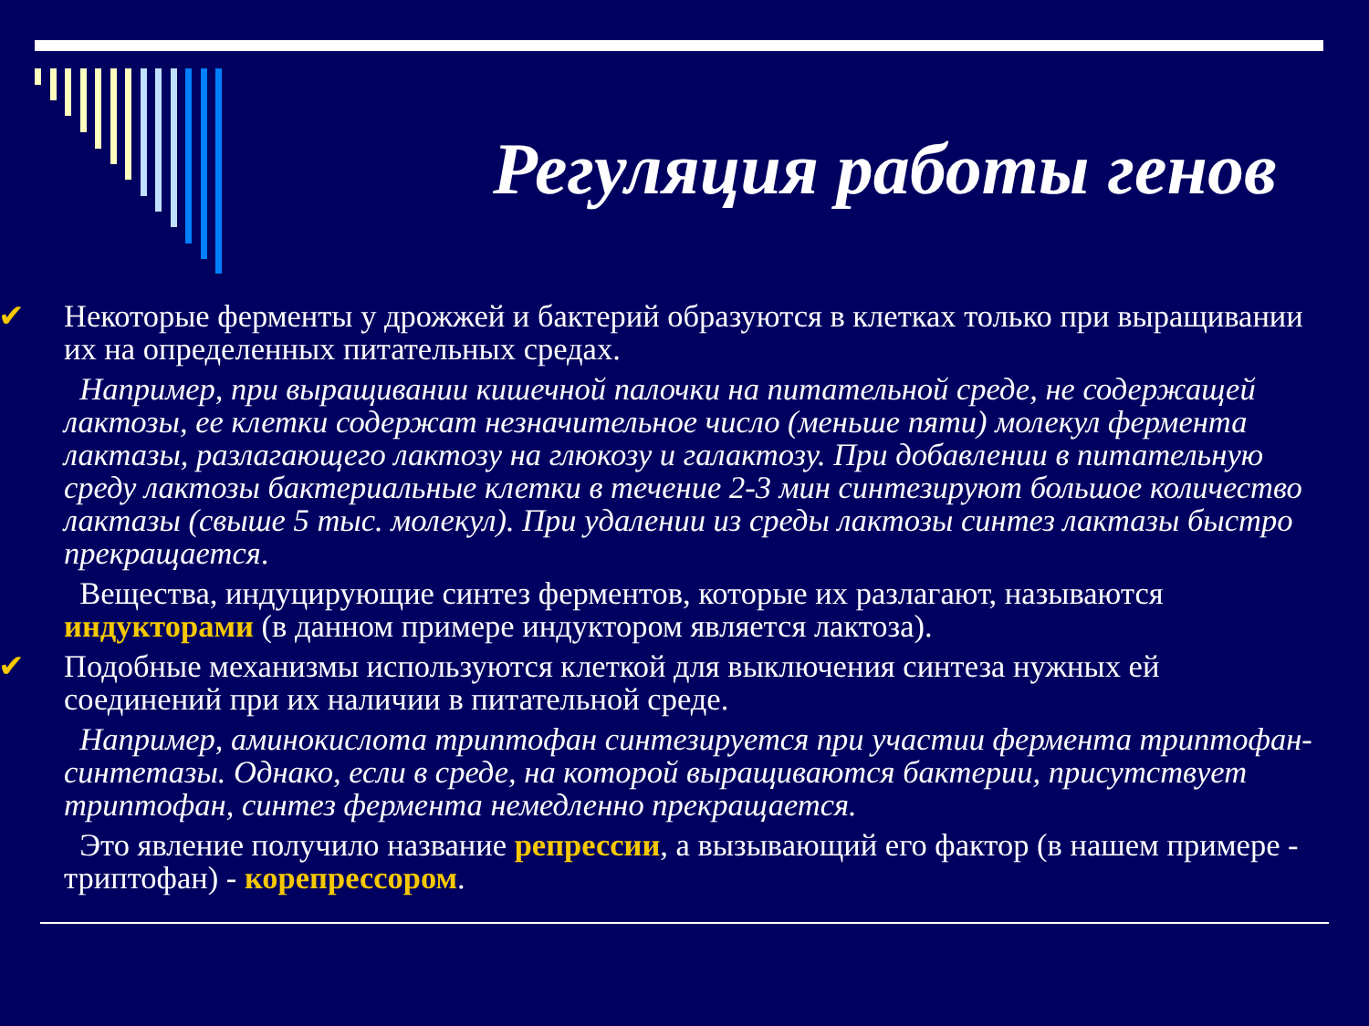Регуляция работы генов
✔ Некоторые ферменты у дрожжей и бактерий образуются в клетках только при выращивании их на определенных питательных средах.
Например, при выращивании кишечной палочки на питательной среде, не содержащей лактозы, ее клетки содержат незначительное число (меньше пяти) молекул фермента лактазы, разлагающего лактозу на глюкозу и галактозу. При добавлении в питательную среду лактозы бактериальные клетки в течение 2-3 мин синтезируют большое количество лактазы (свыше 5 тыс. молекул). При удалении из среды лактозы синтез лактазы быстро прекращается.
Вещества, индуцирующие синтез ферментов, которые их разлагают, называются индукторами (в данном примере индуктором является лактоза).
✔ Подобные механизмы используются клеткой для выключения синтеза нужных ей соединений при их наличии в питательной среде.
Например, аминокислота триптофан синтезируется при участии фермента триптофан-синтетазы. Однако, если в среде, на которой выращиваются бактерии, присутствует триптофан, синтез фермента немедленно прекращается.
Это явление получило название репрессии, а вызывающий его фактор (в нашем примере - триптофан) - корепрессором.